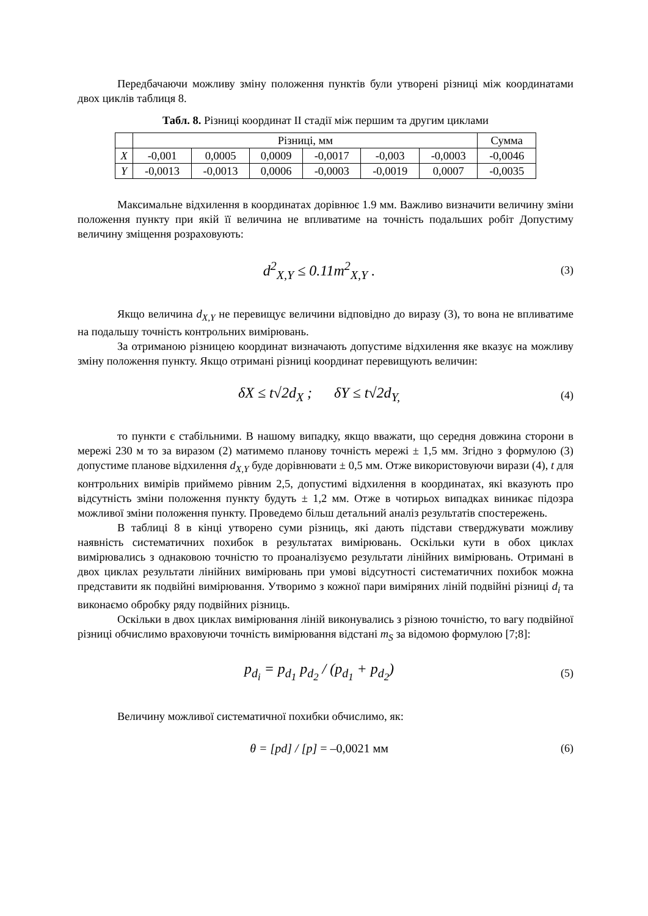Передбачаючи можливу зміну положення пунктів були утворені різниці між координатами двох циклів таблиця 8.
Табл. 8. Різниці координат II стадії між першим та другим циклами
| | Різниці, мм | | | | | | Сумма |
| X | -0,001 | 0,0005 | 0,0009 | -0,0017 | -0,003 | -0,0003 | -0,0046 |
| Y | -0,0013 | -0,0013 | 0,0006 | -0,0003 | -0,0019 | 0,0007 | -0,0035 |
Максимальне відхилення в координатах дорівнює 1.9 мм. Важливо визначити величину зміни положення пункту при якій її величина не впливатиме на точність подальших робіт Допустиму величину зміщення розраховують:
d<sup>2</sup><sub>X,Y</sub> ≤ 0.11m<sup>2</sup><sub>X,Y</sub> . (3)
Якщо величина d<sub>X,Y</sub> не перевищує величини відповідно до виразу (3), то вона не впливатиме на подальшу точність контрольних вимірювань.
За отриманою різницею координат визначають допустиме відхилення яке вказує на можливу зміну положення пункту. Якщо отримані різниці координат перевищують величин:
δX ≤ t√2d<sub>X</sub> ; δY ≤ t√2d<sub>Y,</sub> (4)
то пункти є стабільними. В нашому випадку, якщо вважати, що середня довжина сторони в мережі 230 м то за виразом (2) матимемо планову точність мережі ± 1,5 мм. Згідно з формулою (3) допустиме планове відхилення d<sub>X,Y</sub> буде дорівнювати ± 0,5 мм. Отже використовуючи вирази (4), t для контрольних вимірів приймемо рівним 2,5, допустимі відхилення в координатах, які вказують про відсутність зміни положення пункту будуть ± 1,2 мм. Отже в чотирьох випадках виникає підозра можливої зміни положення пункту. Проведемо більш детальний аналіз результатів спостережень.
В таблиці 8 в кінці утворено суми різниць, які дають підстави стверджувати можливу наявність систематичних похибок в результатах вимірювань. Оскільки кути в обох циклах вимірювались з однаковою точністю то проаналізуємо результати лінійних вимірювань. Отримані в двох циклах результати лінійних вимірювань при умові відсутності систематичних похибок можна представити як подвійні вимірювання. Утворимо з кожної пари виміряних ліній подвійні різниці d<sub>i</sub> та виконаємо обробку ряду подвійних різниць.
Оскільки в двох циклах вимірювання ліній виконувались з різною точністю, то вагу подвійної різниці обчислимо враховуючи точність вимірювання відстані m<sub>S</sub> за відомою формулою [7;8]:
p<sub>d<sub>i</sub></sub> = p<sub>d<sub>1</sub></sub> p<sub>d<sub>2</sub></sub> / (p<sub>d<sub>1</sub></sub> + p<sub>d<sub>2</sub></sub>) (5)
Величину можливої систематичної похибки обчислимо, як:
θ = [pd] / [p] = –0,0021 мм (6)